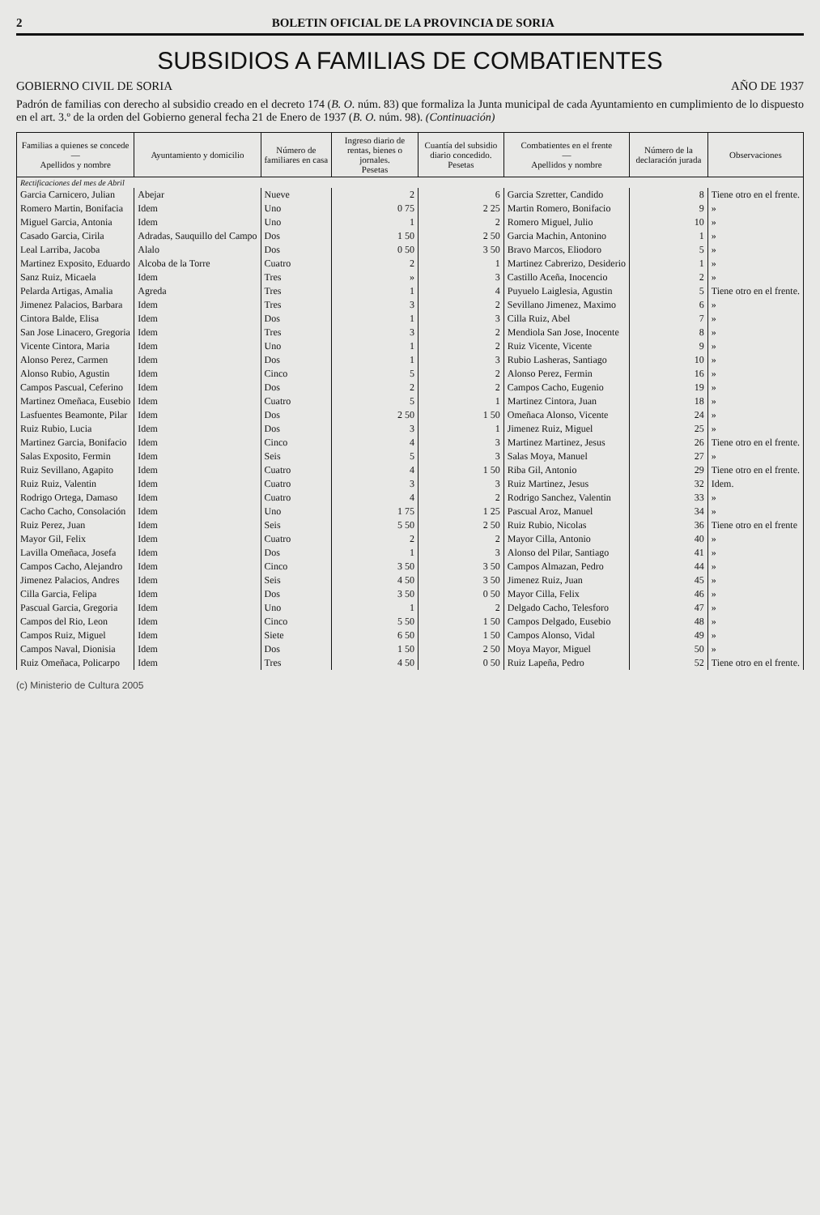2 BOLETIN OFICIAL DE LA PROVINCIA DE SORIA
SUBSIDIOS A FAMILIAS DE COMBATIENTES
GOBIERNO CIVIL DE SORIA AÑO DE 1937
Padrón de familias con derecho al subsidio creado en el decreto 174 (B. O. núm. 83) que formaliza la Junta municipal de cada Ayuntamiento en cumplimiento de lo dispuesto en el art. 3.º de la orden del Gobierno general fecha 21 de Enero de 1937 (B. O. núm. 98). (Continuación)
| Familias a quienes se concede — Apellidos y nombre | Ayuntamiento y domicilio | Número de familiares en casa | Ingreso diario de rentas, bienes o jornales. Pesetas | Cuantía del subsidio diario concedido. Pesetas | Combatientes en el frente — Apellidos y nombre | Número de la declaración jurada | Observaciones |
| --- | --- | --- | --- | --- | --- | --- | --- |
| Rectificaciones del mes de Abril | | | | | | | |
| Garcia Carnicero, Julian | Abejar | Nueve | 2 | 6 | Garcia Szretter, Candido | 8 | Tiene otro en el frente. |
| Romero Martin, Bonifacia | Idem | Uno | 0 75 | 2 25 | Martin Romero, Bonifacio | 9 | » |
| Miguel Garcia, Antonia | Idem | Uno | 1 | 2 | Romero Miguel, Julio | 10 | » |
| Casado Garcia, Cirila | Adradas, Sauquillo del Campo | Dos | 1 50 | 2 50 | Garcia Machin, Antonino | 1 | » |
| Leal Larriba, Jacoba | Alalo | Dos | 0 50 | 3 50 | Bravo Marcos, Eliodoro | 5 | » |
| Martinez Exposito, Eduardo | Alcoba de la Torre | Cuatro | 2 | 1 | Martinez Cabrerizo, Desiderio | 1 | » |
| Sanz Ruiz, Micaela | Idem | Tres | » | 3 | Castillo Aceña, Inocencio | 2 | » |
| Pelarda Artigas, Amalia | Agreda | Tres | 1 | 4 | Puyuelo Laiglesia, Agustin | 5 | Tiene otro en el frente. |
| Jimenez Palacios, Barbara | Idem | Tres | 3 | 2 | Sevillano Jimenez, Maximo | 6 | » |
| Cintora Balde, Elisa | Idem | Dos | 1 | 3 | Cilla Ruiz, Abel | 7 | » |
| San Jose Linacero, Gregoria | Idem | Tres | 3 | 2 | Mendiola San Jose, Inocente | 8 | » |
| Vicente Cintora, Maria | Idem | Uno | 1 | 2 | Ruiz Vicente, Vicente | 9 | » |
| Alonso Perez, Carmen | Idem | Dos | 1 | 3 | Rubio Lasheras, Santiago | 10 | » |
| Alonso Rubio, Agustin | Idem | Cinco | 5 | 2 | Alonso Perez, Fermin | 16 | » |
| Campos Pascual, Ceferino | Idem | Dos | 2 | 2 | Campos Cacho, Eugenio | 19 | » |
| Martinez Omeñaca, Eusebio | Idem | Cuatro | 5 | 1 | Martinez Cintora, Juan | 18 | » |
| Lasfuentes Beamonte, Pilar | Idem | Dos | 2 50 | 1 50 | Omeñaca Alonso, Vicente | 24 | » |
| Ruiz Rubio, Lucia | Idem | Dos | 3 | 1 | Jimenez Ruiz, Miguel | 25 | » |
| Martinez Garcia, Bonifacio | Idem | Cinco | 4 | 3 | Martinez Martinez, Jesus | 26 | Tiene otro en el frente. |
| Salas Exposito, Fermin | Idem | Seis | 5 | 3 | Salas Moya, Manuel | 27 | » |
| Ruiz Sevillano, Agapito | Idem | Cuatro | 4 | 1 50 | Riba Gil, Antonio | 29 | Tiene otro en el frente. |
| Ruiz Ruiz, Valentin | Idem | Cuatro | 3 | 3 | Ruiz Martinez, Jesus | 32 | Idem. |
| Rodrigo Ortega, Damaso | Idem | Cuatro | 4 | 2 | Rodrigo Sanchez, Valentin | 33 | » |
| Cacho Cacho, Consolación | Idem | Uno | 1 75 | 1 25 | Pascual Aroz, Manuel | 34 | » |
| Ruiz Perez, Juan | Idem | Seis | 5 50 | 2 50 | Ruiz Rubio, Nicolas | 36 | Tiene otro en el frente |
| Mayor Gil, Felix | Idem | Cuatro | 2 | 2 | Mayor Cilla, Antonio | 40 | » |
| Lavilla Omeñaca, Josefa | Idem | Dos | 1 | 3 | Alonso del Pilar, Santiago | 41 | » |
| Campos Cacho, Alejandro | Idem | Cinco | 3 50 | 3 50 | Campos Almazan, Pedro | 44 | » |
| Jimenez Palacios, Andres | Idem | Seis | 4 50 | 3 50 | Jimenez Ruiz, Juan | 45 | » |
| Cilla Garcia, Felipa | Idem | Dos | 3 50 | 0 50 | Mayor Cilla, Felix | 46 | » |
| Pascual Garcia, Gregoria | Idem | Uno | 1 | 2 | Delgado Cacho, Telesforo | 47 | » |
| Campos del Rio, Leon | Idem | Cinco | 5 50 | 1 50 | Campos Delgado, Eusebio | 48 | » |
| Campos Ruiz, Miguel | Idem | Siete | 6 50 | 1 50 | Campos Alonso, Vidal | 49 | » |
| Campos Naval, Dionisia | Idem | Dos | 1 50 | 2 50 | Moya Mayor, Miguel | 50 | » |
| Ruiz Omeñaca, Policarpo | Idem | Tres | 4 50 | 0 50 | Ruiz Lapeña, Pedro | 52 | Tiene otro en el frente. |
(c) Ministerio de Cultura 2005